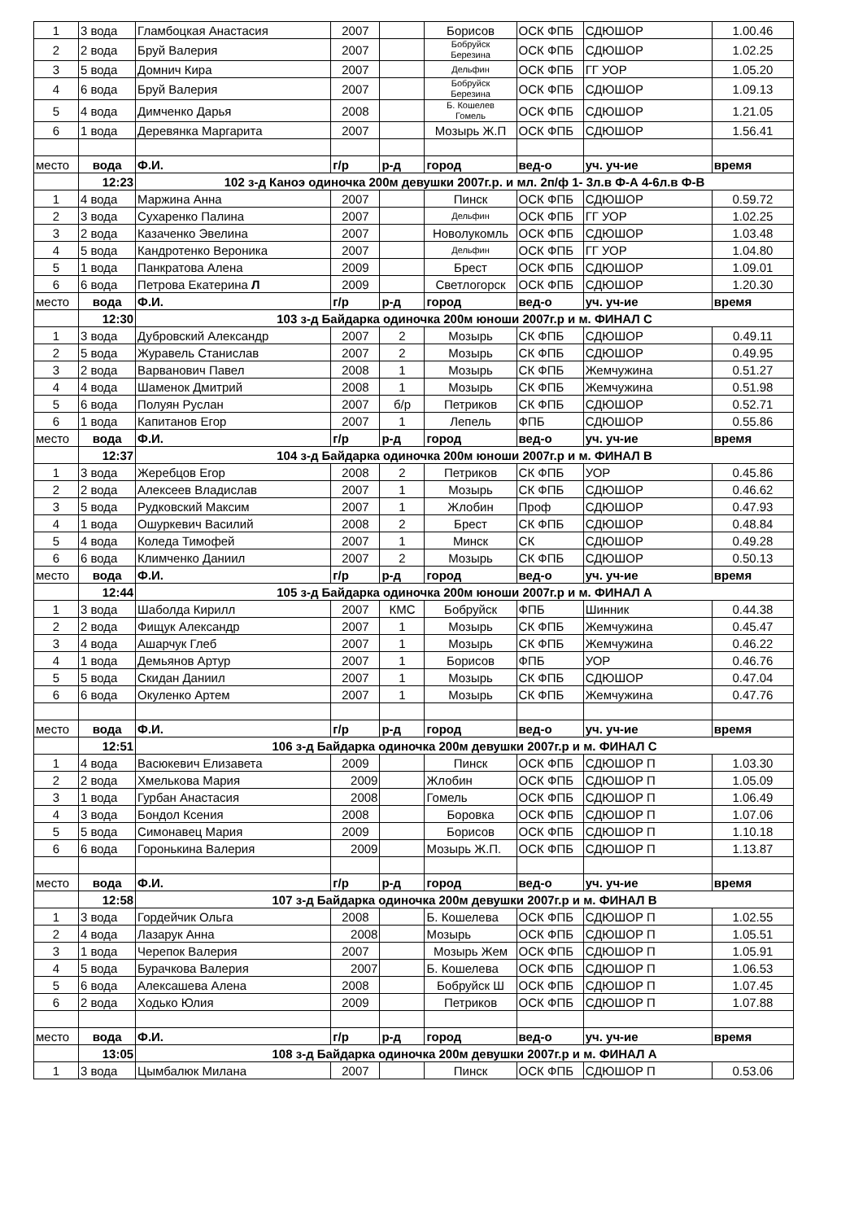| 1 | 3 вода | Гламбоцкая Анастасия | 2007 | | Борисов | ОСК ФПБ | СДЮШОР | 1.00.46 |
| 2 | 2 вода | Бруй Валерия | 2007 | | Бобруйск Березина | ОСК ФПБ | СДЮШОР | 1.02.25 |
| 3 | 5 вода | Домнич Кира | 2007 | | Дельфин | ОСК ФПБ | ГГ УОР | 1.05.20 |
| 4 | 6 вода | Бруй Валерия | 2007 | | Бобруйск Березина | ОСК ФПБ | СДЮШОР | 1.09.13 |
| 5 | 4 вода | Димченко Дарья | 2008 | | Б. Кошелев Гомель | ОСК ФПБ | СДЮШОР | 1.21.05 |
| 6 | 1 вода | Деревянка Маргарита | 2007 | | Мозырь Ж.П | ОСК ФПБ | СДЮШОР | 1.56.41 |
| место | вода | Ф.И. | г/р | р-д | город | вед-о | уч. уч-ие | время |
| | 12:23 | 102 з-д Каноэ одиночка 200м девушки 2007г.р. и мл. 2п/ф 1- 3л.в Ф-А 4-6л.в Ф-В | | | | | | |
| 1 | 4 вода | Маржина Анна | 2007 | | Пинск | ОСК ФПБ | СДЮШОР | 0.59.72 |
| 2 | 3 вода | Сухаренко Палина | 2007 | | Дельфин | ОСК ФПБ | ГГ УОР | 1.02.25 |
| 3 | 2 вода | Казаченко Эвелина | 2007 | | Новолукомль | ОСК ФПБ | СДЮШОР | 1.03.48 |
| 4 | 5 вода | Кандротенко Вероника | 2007 | | Дельфин | ОСК ФПБ | ГГ УОР | 1.04.80 |
| 5 | 1 вода | Панкратова Алена | 2009 | | Брест | ОСК ФПБ | СДЮШОР | 1.09.01 |
| 6 | 6 вода | Петрова Екатерина Л | 2009 | | Светлогорск | ОСК ФПБ | СДЮШОР | 1.20.30 |
| место | вода | Ф.И. | г/р | р-д | город | вед-о | уч. уч-ие | время |
| | 12:30 | 103 з-д Байдарка одиночка 200м юноши 2007г.р и м. ФИНАЛ С | | | | | | |
| 1 | 3 вода | Дубровский Александр | 2007 | 2 | Мозырь | СК ФПБ | СДЮШОР | 0.49.11 |
| 2 | 5 вода | Журавель Станислав | 2007 | 2 | Мозырь | СК ФПБ | СДЮШОР | 0.49.95 |
| 3 | 2 вода | Варванович Павел | 2008 | 1 | Мозырь | СК ФПБ | Жемчужина | 0.51.27 |
| 4 | 4 вода | Шаменок Дмитрий | 2008 | 1 | Мозырь | СК ФПБ | Жемчужина | 0.51.98 |
| 5 | 6 вода | Полуян Руслан | 2007 | б/р | Петриков | СК ФПБ | СДЮШОР | 0.52.71 |
| 6 | 1 вода | Капитанов Егор | 2007 | 1 | Лепель | ФПБ | СДЮШОР | 0.55.86 |
| место | вода | Ф.И. | г/р | р-д | город | вед-о | уч. уч-ие | время |
| | 12:37 | 104 з-д Байдарка одиночка 200м юноши 2007г.р и м. ФИНАЛ В | | | | | | |
| 1 | 3 вода | Жеребцов Егор | 2008 | 2 | Петриков | СК ФПБ | УОР | 0.45.86 |
| 2 | 2 вода | Алексеев Владислав | 2007 | 1 | Мозырь | СК ФПБ | СДЮШОР | 0.46.62 |
| 3 | 5 вода | Рудковский Максим | 2007 | 1 | Жлобин | Проф | СДЮШОР | 0.47.93 |
| 4 | 1 вода | Ошуркевич Василий | 2008 | 2 | Брест | СК ФПБ | СДЮШОР | 0.48.84 |
| 5 | 4 вода | Коледа Тимофей | 2007 | 1 | Минск | СК | СДЮШОР | 0.49.28 |
| 6 | 6 вода | Климченко Даниил | 2007 | 2 | Мозырь | СК ФПБ | СДЮШОР | 0.50.13 |
| место | вода | Ф.И. | г/р | р-д | город | вед-о | уч. уч-ие | время |
| | 12:44 | 105 з-д Байдарка одиночка 200м юноши 2007г.р и м. ФИНАЛ А | | | | | | |
| 1 | 3 вода | Шаболда Кирилл | 2007 | КМС | Бобруйск | ФПБ | Шинник | 0.44.38 |
| 2 | 2 вода | Фищук Александр | 2007 | 1 | Мозырь | СК ФПБ | Жемчужина | 0.45.47 |
| 3 | 4 вода | Ашарчук Глеб | 2007 | 1 | Мозырь | СК ФПБ | Жемчужина | 0.46.22 |
| 4 | 1 вода | Демьянов Артур | 2007 | 1 | Борисов | ФПБ | УОР | 0.46.76 |
| 5 | 5 вода | Скидан Даниил | 2007 | 1 | Мозырь | СК ФПБ | СДЮШОР | 0.47.04 |
| 6 | 6 вода | Окуленко Артем | 2007 | 1 | Мозырь | СК ФПБ | Жемчужина | 0.47.76 |
| место | вода | Ф.И. | г/р | р-д | город | вед-о | уч. уч-ие | время |
| | 12:51 | 106 з-д Байдарка одиночка 200м девушки 2007г.р и м. ФИНАЛ С | | | | | | |
| 1 | 4 вода | Васюкевич Елизавета | 2009 | | Пинск | ОСК ФПБ | СДЮШОР П | 1.03.30 |
| 2 | 2 вода | Хмелькова Мария | 2009 | | Жлобин | ОСК ФПБ | СДЮШОР П | 1.05.09 |
| 3 | 1 вода | Гурбан Анастасия | 2008 | | Гомель | ОСК ФПБ | СДЮШОР П | 1.06.49 |
| 4 | 3 вода | Бондол Ксения | 2008 | | Боровка | ОСК ФПБ | СДЮШОР П | 1.07.06 |
| 5 | 5 вода | Симонавец Мария | 2009 | | Борисов | ОСК ФПБ | СДЮШОР П | 1.10.18 |
| 6 | 6 вода | Горонькина Валерия | 2009 | | Мозырь Ж.П. | ОСК ФПБ | СДЮШОР П | 1.13.87 |
| место | вода | Ф.И. | г/р | р-д | город | вед-о | уч. уч-ие | время |
| | 12:58 | 107 з-д Байдарка одиночка 200м девушки 2007г.р и м. ФИНАЛ В | | | | | | |
| 1 | 3 вода | Гордейчик Ольга | 2008 | | Б. Кошелева | ОСК ФПБ | СДЮШОР П | 1.02.55 |
| 2 | 4 вода | Лазарук Анна | 2008 | | Мозырь | ОСК ФПБ | СДЮШОР П | 1.05.51 |
| 3 | 1 вода | Черепок Валерия | 2007 | | Мозырь Жем | ОСК ФПБ | СДЮШОР П | 1.05.91 |
| 4 | 5 вода | Бурачкова Валерия | 2007 | | Б. Кошелева | ОСК ФПБ | СДЮШОР П | 1.06.53 |
| 5 | 6 вода | Алексашева Алена | 2008 | | Бобруйск Ш | ОСК ФПБ | СДЮШОР П | 1.07.45 |
| 6 | 2 вода | Ходько Юлия | 2009 | | Петриков | ОСК ФПБ | СДЮШОР П | 1.07.88 |
| место | вода | Ф.И. | г/р | р-д | город | вед-о | уч. уч-ие | время |
| | 13:05 | 108 з-д Байдарка одиночка 200м девушки 2007г.р и м. ФИНАЛ А | | | | | | |
| 1 | 3 вода | Цымбалюк Милана | 2007 | | Пинск | ОСК ФПБ | СДЮШОР П | 0.53.06 |